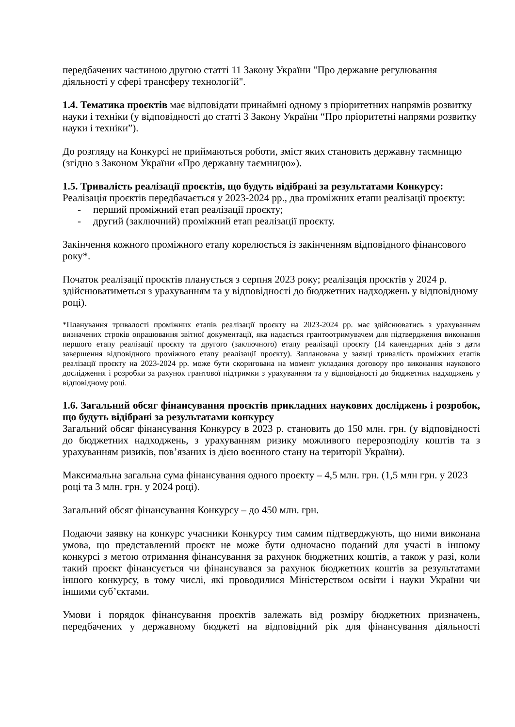передбачених частиною другою статті 11 Закону України "Про державне регулювання діяльності у сфері трансферу технологій".
1.4. Тематика проєктів має відповідати принаймні одному з пріоритетних напрямів розвитку науки і техніки (у відповідності до статті 3 Закону України “Про пріоритетні напрями розвитку науки і техніки”).
До розгляду на Конкурсі не приймаються роботи, зміст яких становить державну таємницю (згідно з Законом України «Про державну таємницю»).
1.5. Тривалість реалізації проєктів, що будуть відібрані за результатами Конкурсу:
Реалізація проєктів передбачається у 2023-2024 рр., два проміжних етапи реалізації проєкту:
- перший проміжний етап реалізації проєкту;
- другий (заключний) проміжний етап реалізації проєкту.
Закінчення кожного проміжного етапу корелюється із закінченням відповідного фінансового року*.
Початок реалізації проєктів планується з серпня 2023 року; реалізація проєктів у 2024 р. здійснюватиметься з урахуванням та у відповідності до бюджетних надходжень у відповідному році).
*Планування тривалості проміжних етапів реалізації проєкту на 2023-2024 рр. має здійснюватись з урахуванням визначених строків опрацювання звітної документації, яка надається грантоотримувачем для підтвердження виконання першого етапу реалізації проєкту та другого (заключного) етапу реалізації проєкту (14 календарних днів з дати завершення відповідного проміжного етапу реалізації проєкту). Запланована у заявці тривалість проміжних етапів реалізації проєкту на 2023-2024 рр. може бути скоригована на момент укладання договору про виконання наукового дослідження і розробки за рахунок грантової підтримки з урахуванням та у відповідності до бюджетних надходжень у відповідному році.
1.6. Загальний обсяг фінансування проєктів прикладних наукових досліджень і розробок, що будуть відібрані за результатами конкурсу
Загальний обсяг фінансування Конкурсу в 2023 р. становить до 150 млн. грн. (у відповідності до бюджетних надходжень, з урахуванням ризику можливого перерозподілу коштів та з урахуванням ризиків, пов’язаних із дією воєнного стану на території України).
Максимальна загальна сума фінансування одного проєкту – 4,5 млн. грн. (1,5 млн грн. у 2023 році та 3 млн. грн. у 2024 році).
Загальний обсяг фінансування Конкурсу – до 450 млн. грн.
Подаючи заявку на конкурс учасники Конкурсу тим самим підтверджують, що ними виконана умова, що представлений проєкт не може бути одночасно поданий для участі в іншому конкурсі з метою отримання фінансування за рахунок бюджетних коштів, а також у разі, коли такий проєкт фінансується чи фінансувався за рахунок бюджетних коштів за результатами іншого конкурсу, в тому числі, які проводилися Міністерством освіти і науки України чи іншими суб’єктами.
Умови і порядок фінансування проєктів залежать від розміру бюджетних призначень, передбачених у державному бюджеті на відповідний рік для фінансування діяльності